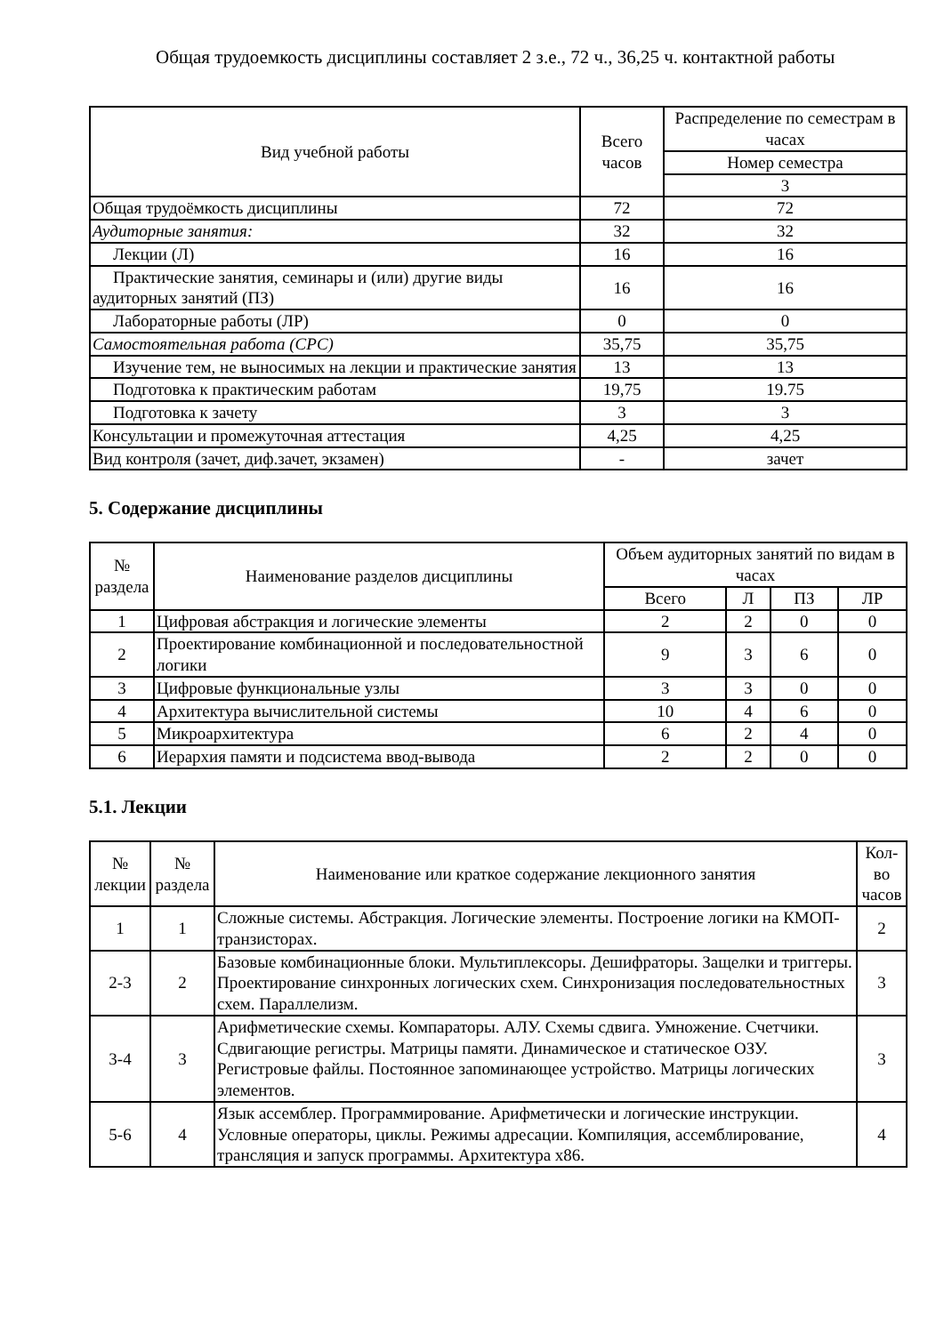Общая трудоемкость дисциплины составляет 2 з.е., 72 ч., 36,25 ч. контактной работы
| Вид учебной работы | Всего часов | Распределение по семестрам в часах |
| --- | --- | --- |
| | | Номер семестра |
| | | 3 |
| Общая трудоёмкость дисциплины | 72 | 72 |
| Аудиторные занятия: | 32 | 32 |
| Лекции (Л) | 16 | 16 |
| Практические занятия, семинары и (или) другие виды аудиторных занятий (ПЗ) | 16 | 16 |
| Лабораторные работы (ЛР) | 0 | 0 |
| Самостоятельная работа (СРС) | 35,75 | 35,75 |
| Изучение тем, не выносимых на лекции и практические занятия | 13 | 13 |
| Подготовка к практическим работам | 19,75 | 19.75 |
| Подготовка к зачету | 3 | 3 |
| Консультации и промежуточная аттестация | 4,25 | 4,25 |
| Вид контроля (зачет, диф.зачет, экзамен) | - | зачет |
5. Содержание дисциплины
| № раздела | Наименование разделов дисциплины | Объем аудиторных занятий по видам в часах | | | |
| --- | --- | --- | --- | --- | --- |
| | | Всего | Л | ПЗ | ЛР |
| 1 | Цифровая абстракция и логические элементы | 2 | 2 | 0 | 0 |
| 2 | Проектирование комбинационной и последовательностной логики | 9 | 3 | 6 | 0 |
| 3 | Цифровые функциональные узлы | 3 | 3 | 0 | 0 |
| 4 | Архитектура вычислительной системы | 10 | 4 | 6 | 0 |
| 5 | Микроархитектура | 6 | 2 | 4 | 0 |
| 6 | Иерархия памяти и подсистема ввод-вывода | 2 | 2 | 0 | 0 |
5.1. Лекции
| № лекции | № раздела | Наименование или краткое содержание лекционного занятия | Кол-во часов |
| --- | --- | --- | --- |
| 1 | 1 | Сложные системы. Абстракция. Логические элементы. Построение логики на КМОП-транзисторах. | 2 |
| 2-3 | 2 | Базовые комбинационные блоки. Мультиплексоры. Дешифраторы. Защелки и триггеры. Проектирование синхронных логических схем. Синхронизация последовательностных схем. Параллелизм. | 3 |
| 3-4 | 3 | Арифметические схемы. Компараторы. АЛУ. Схемы сдвига. Умножение. Счетчики. Сдвигающие регистры. Матрицы памяти. Динамическое и статическое ОЗУ. Регистровые файлы. Постоянное запоминающее устройство. Матрицы логических элементов. | 3 |
| 5-6 | 4 | Язык ассемблер. Программирование. Арифметически и логические инструкции. Условные операторы, циклы. Режимы адресации. Компиляция, ассемблирование, трансляция и запуск программы. Архитектура x86. | 4 |